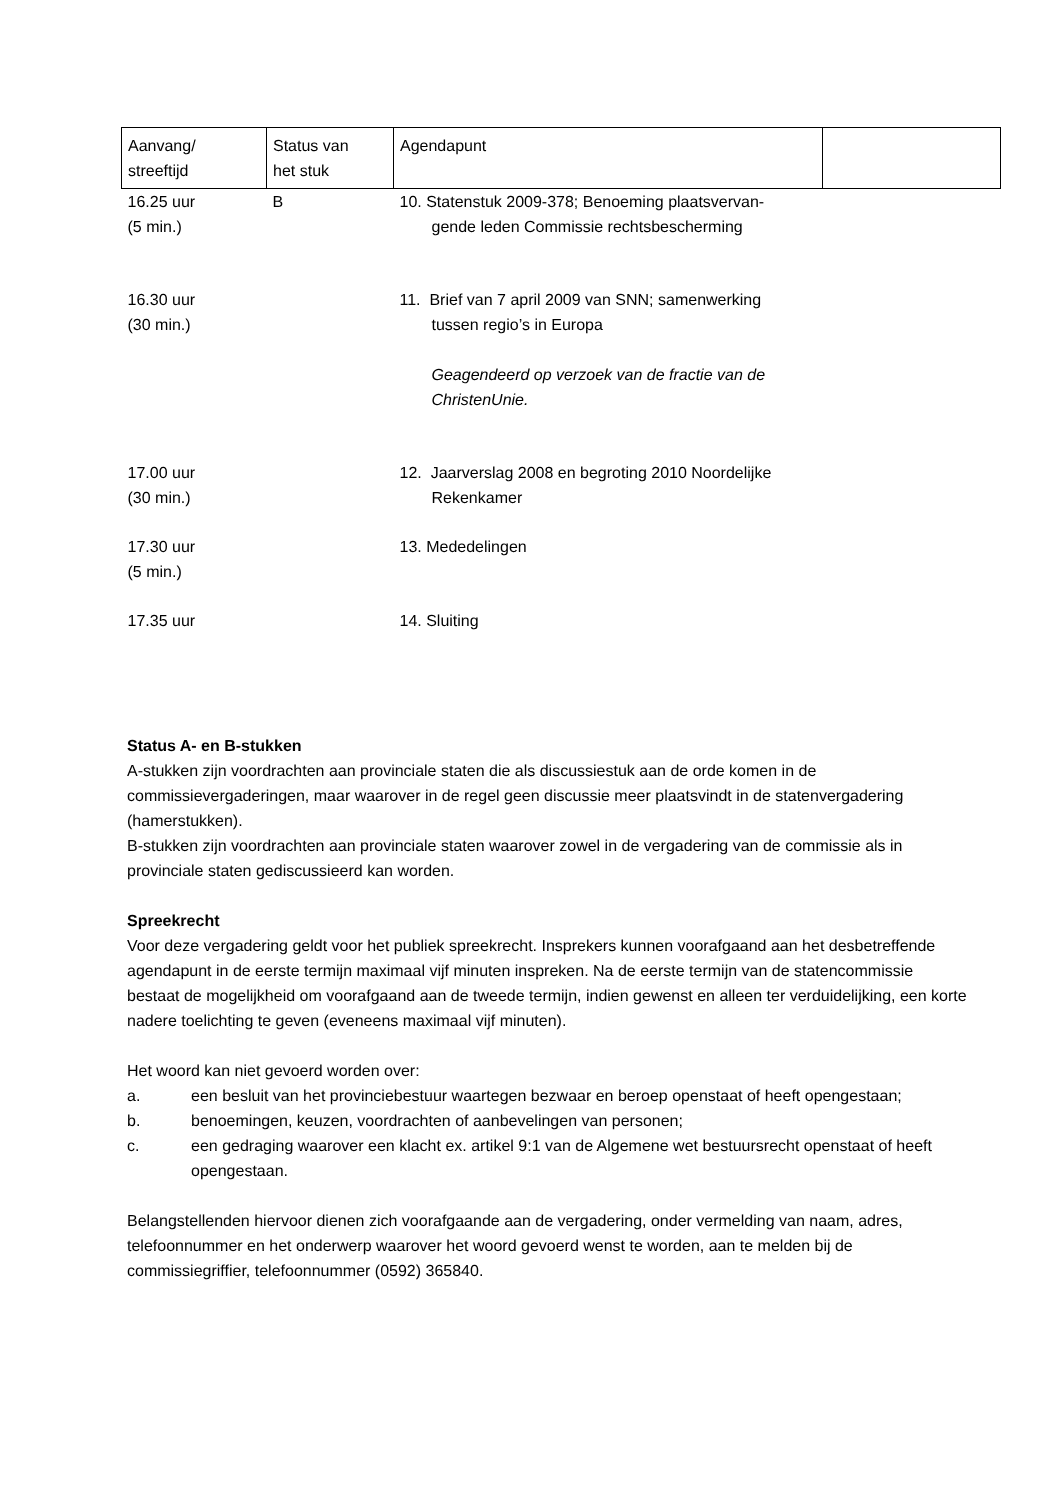| Aanvang/ streeftijd | Status van het stuk | Agendapunt | |
| --- | --- | --- | --- |
| 16.25 uur (5 min.) | B | 10. Statenstuk 2009-378; Benoeming plaatsvervan- gende leden Commissie rechtsbescherming | |
| 16.30 uur (30 min.) | | 11. Brief van 7 april 2009 van SNN; samenwerking tussen regio’s in Europa Geagendeerd op verzoek van de fractie van de ChristenUnie. | |
| 17.00 uur (30 min.) | | 12. Jaarverslag 2008 en begroting 2010 Noordelijke Rekenkamer | |
| 17.30 uur (5 min.) | | 13. Mededelingen | |
| 17.35 uur | | 14. Sluiting | |
Status A- en B-stukken
A-stukken zijn voordrachten aan provinciale staten die als discussiestuk aan de orde komen in de commissievergaderingen, maar waarover in de regel geen discussie meer plaatsvindt in de statenvergadering (hamerstukken).
B-stukken zijn voordrachten aan provinciale staten waarover zowel in de vergadering van de commissie als in provinciale staten gediscussieerd kan worden.
Spreekrecht
Voor deze vergadering geldt voor het publiek spreekrecht. Insprekers kunnen voorafgaand aan het desbetreffende agendapunt in de eerste termijn maximaal vijf minuten inspreken. Na de eerste termijn van de statencommissie bestaat de mogelijkheid om voorafgaand aan de tweede termijn, indien gewenst en alleen ter verduidelijking, een korte nadere toelichting te geven (eveneens maximaal vijf minuten).
Het woord kan niet gevoerd worden over:
a. een besluit van het provinciebestuur waartegen bezwaar en beroep openstaat of heeft opengestaan;
b. benoemingen, keuzen, voordrachten of aanbevelingen van personen;
c. een gedraging waarover een klacht ex. artikel 9:1 van de Algemene wet bestuursrecht openstaat of heeft opengestaan.
Belangstellenden hiervoor dienen zich voorafgaande aan de vergadering, onder vermelding van naam, adres, telefoonnummer en het onderwerp waarover het woord gevoerd wenst te worden, aan te melden bij de commissiegriffier, telefoonnummer (0592) 365840.